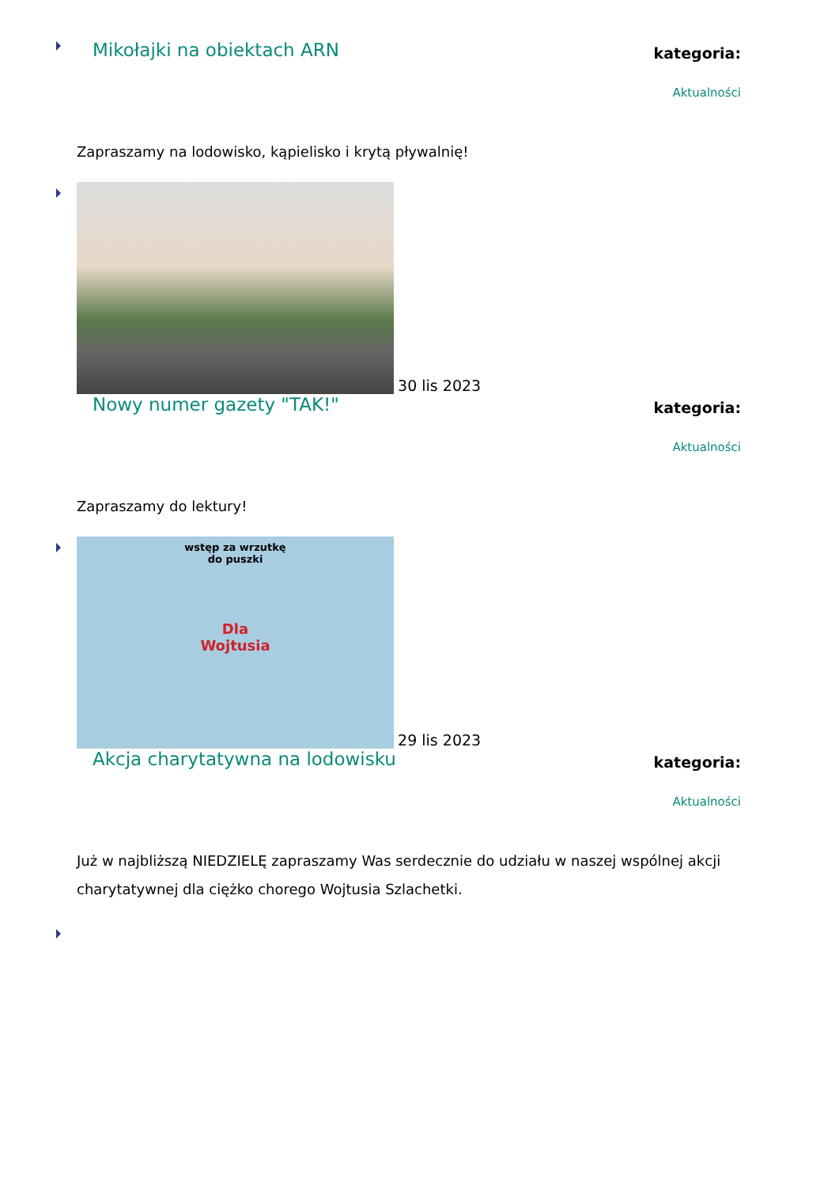Mikołajki na obiektach ARN
kategoria:
Aktualności
Zapraszamy na lodowisko, kąpielisko i krytą pływalnię!
30 lis 2023
Nowy numer gazety "TAK!"
kategoria:
Aktualności
Zapraszamy do lektury!
wstęp za wrzutkę
do puszki Dla
Wojtusia 29 lis 2023
Akcja charytatywna na lodowisku
kategoria:
Aktualności
Już w najbliższą NIEDZIELĘ zapraszamy Was serdecznie do udziału w naszej wspólnej akcji charytatywnej dla ciężko chorego Wojtusia Szlachetki.